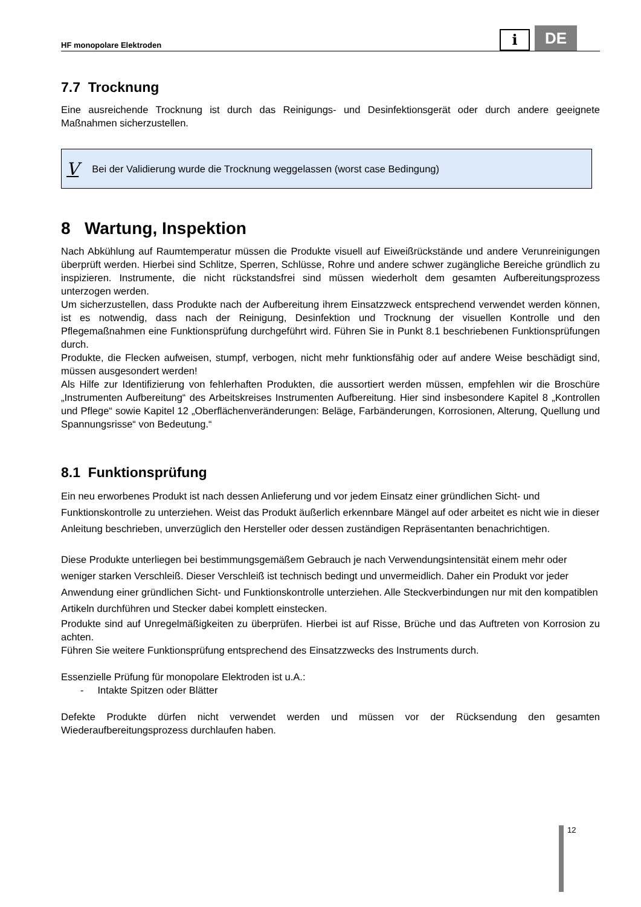HF monopolare Elektroden
i
DE
7.7 Trocknung
Eine ausreichende Trocknung ist durch das Reinigungs- und Desinfektionsgerät oder durch andere geeignete Maßnahmen sicherzustellen.
V Bei der Validierung wurde die Trocknung weggelassen (worst case Bedingung)
8 Wartung, Inspektion
Nach Abkühlung auf Raumtemperatur müssen die Produkte visuell auf Eiweißrückstände und andere Verunreinigungen überprüft werden. Hierbei sind Schlitze, Sperren, Schlüsse, Rohre und andere schwer zugängliche Bereiche gründlich zu inspizieren. Instrumente, die nicht rückstandsfrei sind müssen wiederholt dem gesamten Aufbereitungsprozess unterzogen werden.
Um sicherzustellen, dass Produkte nach der Aufbereitung ihrem Einsatzzweck entsprechend verwendet werden können, ist es notwendig, dass nach der Reinigung, Desinfektion und Trocknung der visuellen Kontrolle und den Pflegemaßnahmen eine Funktionsprüfung durchgeführt wird. Führen Sie in Punkt 8.1 beschriebenen Funktionsprüfungen durch.
Produkte, die Flecken aufweisen, stumpf, verbogen, nicht mehr funktionsfähig oder auf andere Weise beschädigt sind, müssen ausgesondert werden!
Als Hilfe zur Identifizierung von fehlerhaften Produkten, die aussortiert werden müssen, empfehlen wir die Broschüre „Instrumenten Aufbereitung“ des Arbeitskreises Instrumenten Aufbereitung. Hier sind insbesondere Kapitel 8 „Kontrollen und Pflege“ sowie Kapitel 12 „Oberflächenveränderungen: Beläge, Farbänderungen, Korrosionen, Alterung, Quellung und Spannungsrisse“ von Bedeutung.“
8.1 Funktionsprüfung
Ein neu erworbenes Produkt ist nach dessen Anlieferung und vor jedem Einsatz einer gründlichen Sicht- und Funktionskontrolle zu unterziehen. Weist das Produkt äußerlich erkennbare Mängel auf oder arbeitet es nicht wie in dieser Anleitung beschrieben, unverzüglich den Hersteller oder dessen zuständigen Repräsentanten benachrichtigen.
Diese Produkte unterliegen bei bestimmungsgemäßem Gebrauch je nach Verwendungsintensität einem mehr oder weniger starken Verschleiß. Dieser Verschleiß ist technisch bedingt und unvermeidlich. Daher ein Produkt vor jeder Anwendung einer gründlichen Sicht- und Funktionskontrolle unterziehen. Alle Steckverbindungen nur mit den kompatiblen Artikeln durchführen und Stecker dabei komplett einstecken.
Produkte sind auf Unregelmäßigkeiten zu überprüfen. Hierbei ist auf Risse, Brüche und das Auftreten von Korrosion zu achten.
Führen Sie weitere Funktionsprüfung entsprechend des Einsatzzwecks des Instruments durch.
Essenzielle Prüfung für monopolare Elektroden ist u.A.:
- Intakte Spitzen oder Blätter
Defekte Produkte dürfen nicht verwendet werden und müssen vor der Rücksendung den gesamten Wiederaufbereitungsprozess durchlaufen haben.
12